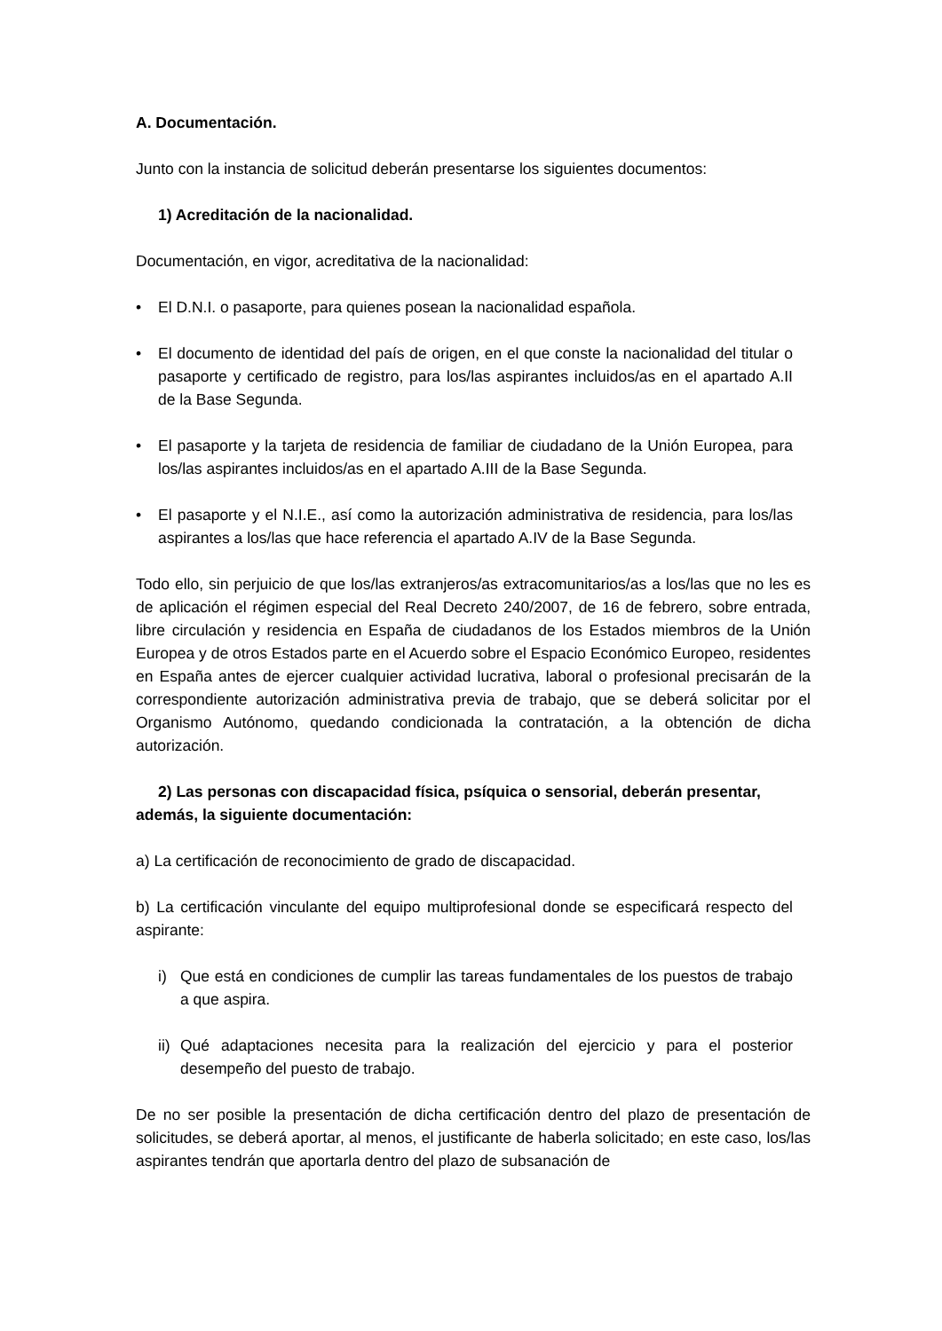A. Documentación.
Junto con la instancia de solicitud deberán presentarse los siguientes documentos:
1) Acreditación de la nacionalidad.
Documentación, en vigor, acreditativa de la nacionalidad:
• El D.N.I. o pasaporte, para quienes posean la nacionalidad española.
• El documento de identidad del país de origen, en el que conste la nacionalidad del titular o pasaporte y certificado de registro, para los/las aspirantes incluidos/as en el apartado A.II de la Base Segunda.
• El pasaporte y la tarjeta de residencia de familiar de ciudadano de la Unión Europea, para los/las aspirantes incluidos/as en el apartado A.III de la Base Segunda.
• El pasaporte y el N.I.E., así como la autorización administrativa de residencia, para los/las aspirantes a los/las que hace referencia el apartado A.IV de la Base Segunda.
Todo ello, sin perjuicio de que los/las extranjeros/as extracomunitarios/as a los/las que no les es de aplicación el régimen especial del Real Decreto 240/2007, de 16 de febrero, sobre entrada, libre circulación y residencia en España de ciudadanos de los Estados miembros de la Unión Europea y de otros Estados parte en el Acuerdo sobre el Espacio Económico Europeo, residentes en España antes de ejercer cualquier actividad lucrativa, laboral o profesional precisarán de la correspondiente autorización administrativa previa de trabajo, que se deberá solicitar por el Organismo Autónomo, quedando condicionada la contratación, a la obtención de dicha autorización.
2) Las personas con discapacidad física, psíquica o sensorial, deberán presentar, además, la siguiente documentación:
a) La certificación de reconocimiento de grado de discapacidad.
b) La certificación vinculante del equipo multiprofesional donde se especificará respecto del aspirante:
i) Que está en condiciones de cumplir las tareas fundamentales de los puestos de trabajo a que aspira.
ii) Qué adaptaciones necesita para la realización del ejercicio y para el posterior desempeño del puesto de trabajo.
De no ser posible la presentación de dicha certificación dentro del plazo de presentación de solicitudes, se deberá aportar, al menos, el justificante de haberla solicitado; en este caso, los/las aspirantes tendrán que aportarla dentro del plazo de subsanación de